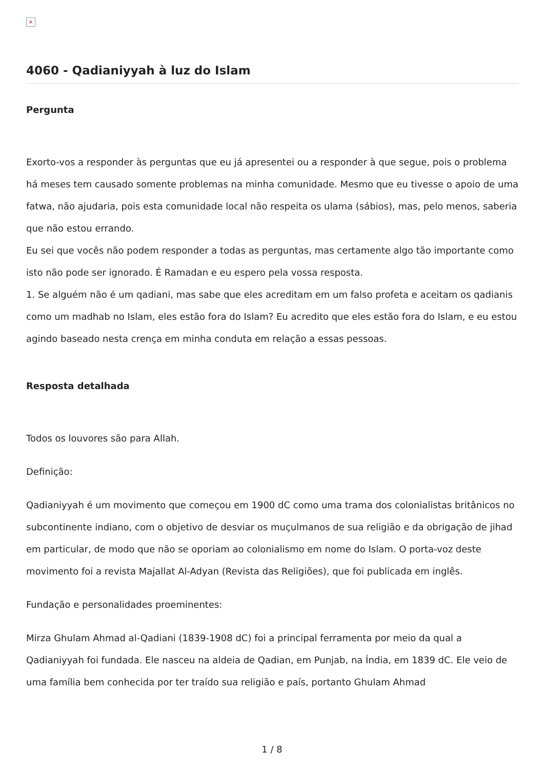×
4060 - Qadianiyyah à luz do Islam
Pergunta
Exorto-vos a responder às perguntas que eu já apresentei ou a responder à que segue, pois o problema há meses tem causado somente problemas na minha comunidade. Mesmo que eu tivesse o apoio de uma fatwa, não ajudaria, pois esta comunidade local não respeita os ulama (sábios), mas, pelo menos, saberia que não estou errando.
Eu sei que vocês não podem responder a todas as perguntas, mas certamente algo tão importante como isto não pode ser ignorado. É Ramadan e eu espero pela vossa resposta.
1. Se alguém não é um qadiani, mas sabe que eles acreditam em um falso profeta e aceitam os qadianis como um madhab no Islam, eles estão fora do Islam? Eu acredito que eles estão fora do Islam, e eu estou agindo baseado nesta crença em minha conduta em relação a essas pessoas.
Resposta detalhada
Todos os louvores são para Allah.
Definição:
Qadianiyyah é um movimento que começou em 1900 dC como uma trama dos colonialistas britânicos no subcontinente indiano, com o objetivo de desviar os muçulmanos de sua religião e da obrigação de jihad em particular, de modo que não se oporiam ao colonialismo em nome do Islam. O porta-voz deste movimento foi a revista Majallat Al-Adyan (Revista das Religiões), que foi publicada em inglês.
Fundação e personalidades proeminentes:
Mirza Ghulam Ahmad al-Qadiani (1839-1908 dC) foi a principal ferramenta por meio da qual a Qadianiyyah foi fundada. Ele nasceu na aldeia de Qadian, em Punjab, na Índia, em 1839 dC. Ele veio de uma família bem conhecida por ter traído sua religião e país, portanto Ghulam Ahmad
1 / 8